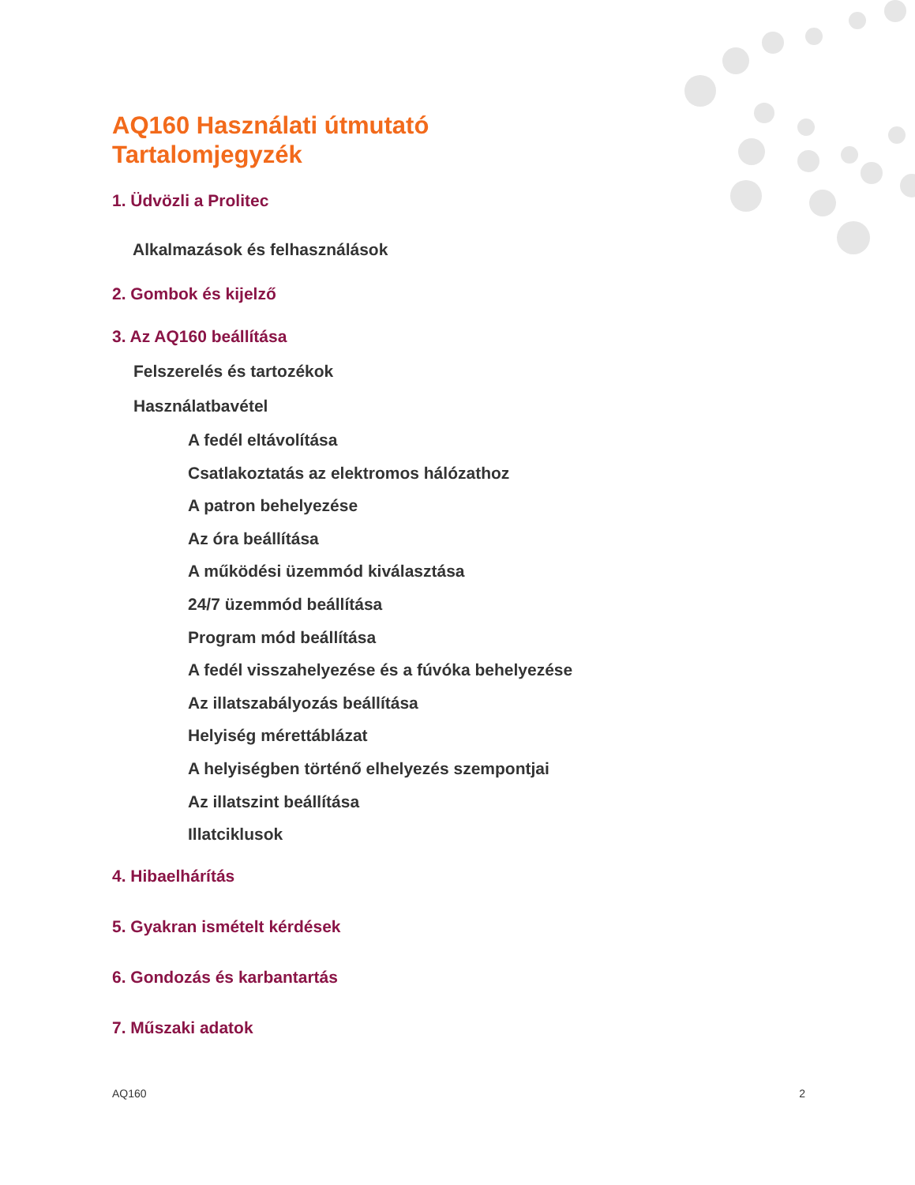AQ160 Használati útmutató
Tartalomjegyzék
1. Üdvözli a Prolitec
Alkalmazások és felhasználások
2. Gombok és kijelző
3. Az AQ160 beállítása
Felszerelés és tartozékok
Használatbavétel
A fedél eltávolítása
Csatlakoztatás az elektromos hálózathoz
A patron behelyezése
Az óra beállítása
A működési üzemmód kiválasztása
24/7 üzemmód beállítása
Program mód beállítása
A fedél visszahelyezése és a fúvóka behelyezése
Az illatszabályozás beállítása
Helyiség mérettáblázat
A helyiségben történő elhelyezés szempontjai
Az illatszint beállítása
Illatciklusok
4. Hibaelhárítás
5. Gyakran ismételt kérdések
6. Gondozás és karbantartás
7. Műszaki adatok
AQ160 2